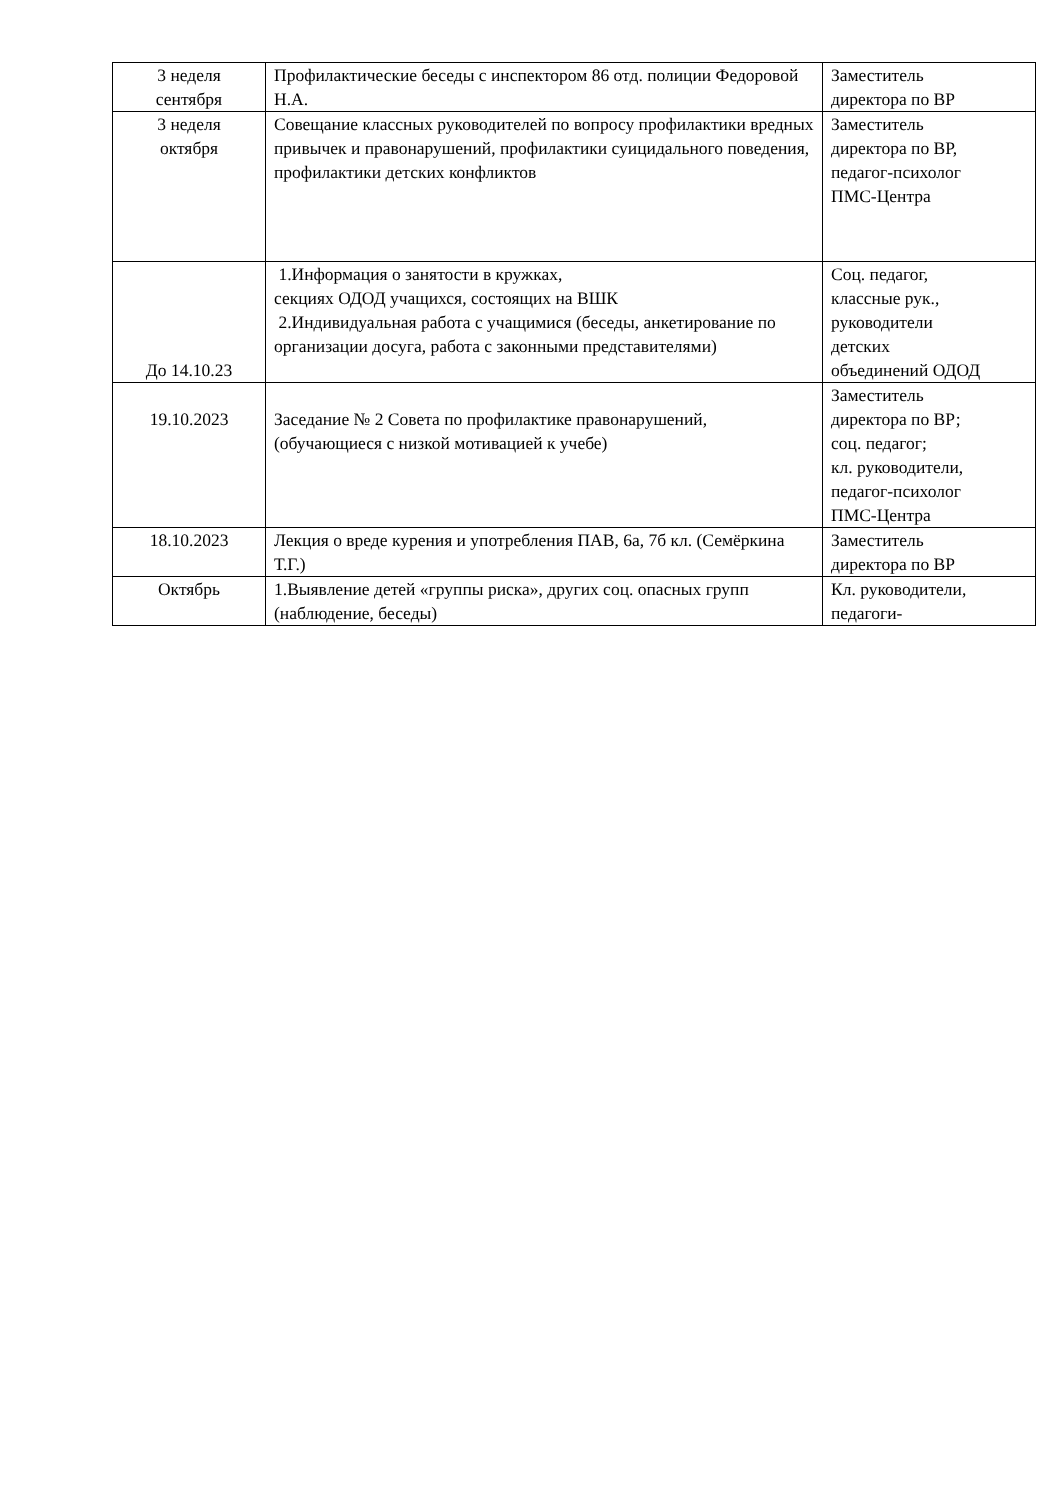| 3 неделя сентября | Профилактические беседы с инспектором 86 отд. полиции Федоровой Н.А. | Заместитель директора по ВР |
| 3 неделя октября | Совещание классных руководителей по вопросу профилактики вредных привычек и правонарушений, профилактики суицидального поведения, профилактики детских конфликтов | Заместитель директора по ВР, педагог-психолог ПМС-Центра |
| До 14.10.23 | 1.Информация о занятости в кружках, секциях ОДОД учащихся, состоящих на ВШК 2.Индивидуальная работа с учащимися (беседы, анкетирование по организации досуга, работа с законными представителями) | Соц. педагог, классные рук., руководители детских объединений ОДОД |
| 19.10.2023 | Заседание № 2 Совета по профилактике правонарушений, (обучающиеся с низкой мотивацией к учебе) | Заместитель директора по ВР; соц. педагог; кл. руководители, педагог-психолог ПМС-Центра |
| 18.10.2023 | Лекция о вреде курения и употребления ПАВ, 6а, 7б кл. (Семёркина Т.Г.) | Заместитель директора по ВР |
| Октябрь | 1.Выявление детей «группы риска», других соц. опасных групп (наблюдение, беседы) | Кл. руководители, педагоги- |